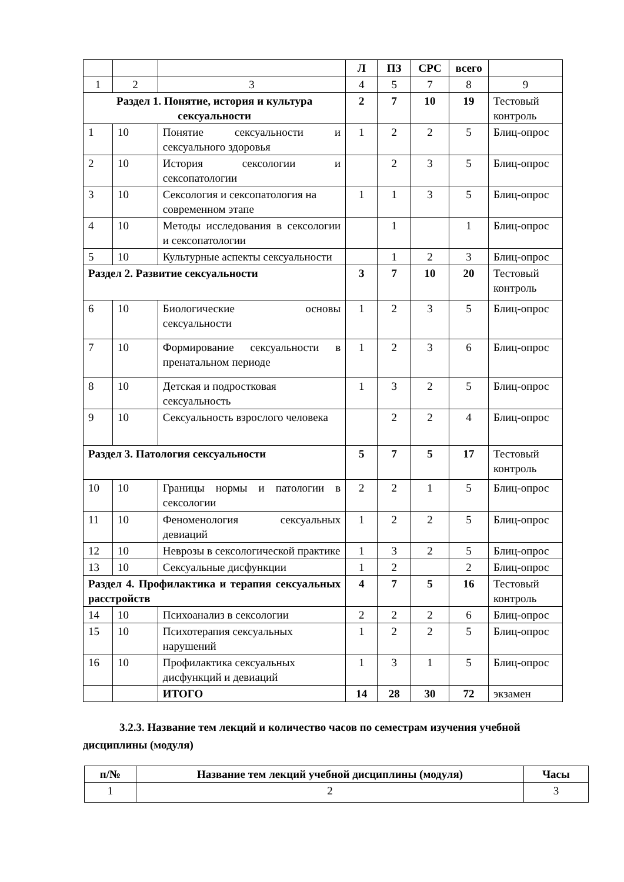| | | | Л | ПЗ | СРС | всего | |
| 1 | 2 | 3 | 4 | 5 | 7 | 8 | 9 |
| Раздел 1. Понятие, история и культура сексуальности | | | 2 | 7 | 10 | 19 | Тестовый контроль |
| 1 | 10 | Понятие сексуальности и сексуального здоровья | 1 | 2 | 2 | 5 | Блиц-опрос |
| 2 | 10 | История сексологии и сексопатологии | | 2 | 3 | 5 | Блиц-опрос |
| 3 | 10 | Сексология и сексопатология на современном этапе | 1 | 1 | 3 | 5 | Блиц-опрос |
| 4 | 10 | Методы исследования в сексологии и сексопатологии | | 1 | | 1 | Блиц-опрос |
| 5 | 10 | Культурные аспекты сексуальности | | 1 | 2 | 3 | Блиц-опрос |
| Раздел 2. Развитие сексуальности | | | 3 | 7 | 10 | 20 | Тестовый контроль |
| 6 | 10 | Биологические основы сексуальности | 1 | 2 | 3 | 5 | Блиц-опрос |
| 7 | 10 | Формирование сексуальности в пренатальном периоде | 1 | 2 | 3 | 6 | Блиц-опрос |
| 8 | 10 | Детская и подростковая сексуальность | 1 | 3 | 2 | 5 | Блиц-опрос |
| 9 | 10 | Сексуальность взрослого человека | | 2 | 2 | 4 | Блиц-опрос |
| Раздел 3. Патология сексуальности | | | 5 | 7 | 5 | 17 | Тестовый контроль |
| 10 | 10 | Границы нормы и патологии в сексологии | 2 | 2 | 1 | 5 | Блиц-опрос |
| 11 | 10 | Феноменология сексуальных девиаций | 1 | 2 | 2 | 5 | Блиц-опрос |
| 12 | 10 | Неврозы в сексологической практике | 1 | 3 | 2 | 5 | Блиц-опрос |
| 13 | 10 | Сексуальные дисфункции | 1 | 2 | | 2 | Блиц-опрос |
| Раздел 4. Профилактика и терапия сексуальных расстройств | | | 4 | 7 | 5 | 16 | Тестовый контроль |
| 14 | 10 | Психоанализ в сексологии | 2 | 2 | 2 | 6 | Блиц-опрос |
| 15 | 10 | Психотерапия сексуальных нарушений | 1 | 2 | 2 | 5 | Блиц-опрос |
| 16 | 10 | Профилактика сексуальных дисфункций и девиаций | 1 | 3 | 1 | 5 | Блиц-опрос |
| | | ИТОГО | 14 | 28 | 30 | 72 | экзамен |
3.2.3. Название тем лекций и количество часов по семестрам изучения учебной дисциплины (модуля)
| п/№ | Название тем лекций учебной дисциплины (модуля) | Часы |
| --- | --- | --- |
| 1 | 2 | 3 |